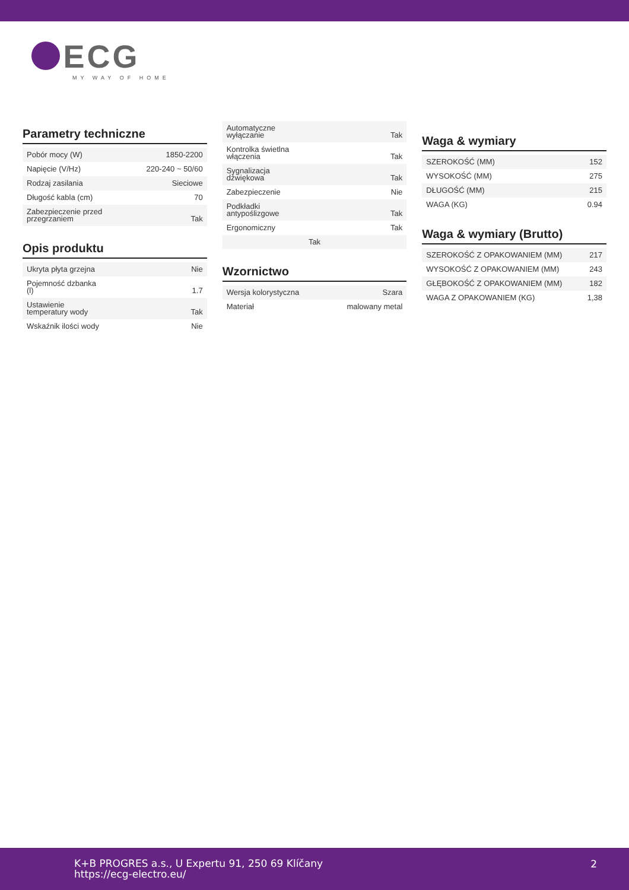ECG
MY WAY OF HOME
Parametry techniczne
| Pobór mocy (W) | 1850-2200 |
| Napięcie (V/Hz) | 220-240 ~ 50/60 |
| Rodzaj zasilania | Sieciowe |
| Długość kabla (cm) | 70 |
| Zabezpieczenie przed przegrzaniem | Tak |
Opis produktu
| Ukryta płyta grzejna | Nie |
| Pojemność dzbanka (l) | 1.7 |
| Ustawienie temperatury wody | Tak |
| Wskaźnik ilości wody | Nie |
| Automatyczne wyłączanie | Tak |
| Kontrolka świetlna włączenia | Tak |
| Sygnalizacja dźwiękowa | Tak |
| Zabezpieczenie | Nie |
| Podkładki antypoślizgowe | Tak |
| Ergonomiczny | Tak |
| Tak | |
Wzornictwo
| Wersja kolorystyczna | Szara |
| Materiał | malowany metal |
Waga & wymiary
| SZEROKOŚĆ (MM) | 152 |
| WYSOKOŚĆ (MM) | 275 |
| DŁUGOŚĆ (MM) | 215 |
| WAGA (KG) | 0.94 |
Waga & wymiary (Brutto)
| SZEROKOŚĆ Z OPAKOWANIEM (MM) | 217 |
| WYSOKOŚĆ Z OPAKOWANIEM (MM) | 243 |
| GŁĘBOKOŚĆ Z OPAKOWANIEM (MM) | 182 |
| WAGA Z OPAKOWANIEM (KG) | 1,38 |
K+B PROGRES a.s., U Expertu 91, 250 69 Klíčany
https://ecg-electro.eu/
2